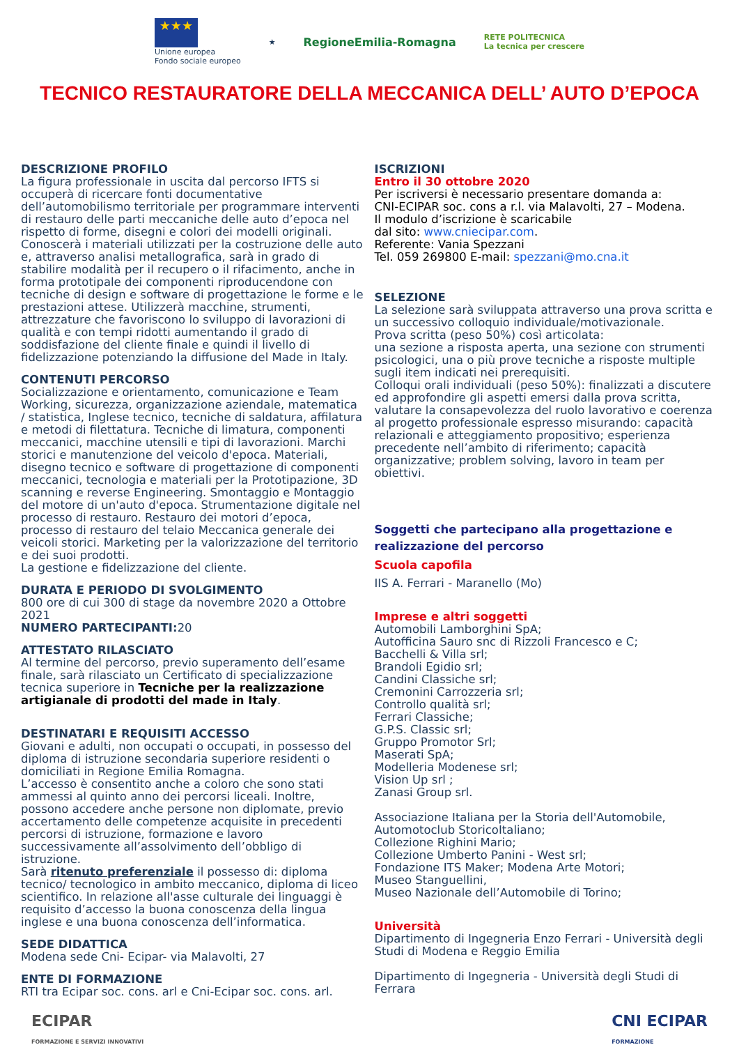★★★
Unione europea
Fondo sociale europeo
★
RegioneEmilia-Romagna
RETE POLITECNICA
La tecnica per crescere
TECNICO RESTAURATORE DELLA MECCANICA DELL’ AUTO D’EPOCA
DESCRIZIONE PROFILO
La figura professionale in uscita dal percorso IFTS si occuperà di ricercare fonti documentative dell’automobilismo territoriale per programmare interventi di restauro delle parti meccaniche delle auto d’epoca nel rispetto di forme, disegni e colori dei modelli originali.
Conoscerà i materiali utilizzati per la costruzione delle auto e, attraverso analisi metallografica, sarà in grado di stabilire modalità per il recupero o il rifacimento, anche in forma prototipale dei componenti riproducendone con tecniche di design e software di progettazione le forme e le prestazioni attese. Utilizzerà macchine, strumenti, attrezzature che favoriscono lo sviluppo di lavorazioni di qualità e con tempi ridotti aumentando il grado di soddisfazione del cliente finale e quindi il livello di fidelizzazione potenziando la diffusione del Made in Italy.
CONTENUTI PERCORSO
Socializzazione e orientamento, comunicazione e Team Working, sicurezza, organizzazione aziendale, matematica / statistica, Inglese tecnico, tecniche di saldatura, affilatura e metodi di filettatura. Tecniche di limatura, componenti meccanici, macchine utensili e tipi di lavorazioni. Marchi storici e manutenzione del veicolo d'epoca. Materiali, disegno tecnico e software di progettazione di componenti meccanici, tecnologia e materiali per la Prototipazione, 3D scanning e reverse Engineering. Smontaggio e Montaggio del motore di un'auto d'epoca. Strumentazione digitale nel processo di restauro. Restauro dei motori d’epoca, processo di restauro del telaio Meccanica generale dei veicoli storici. Marketing per la valorizzazione del territorio e dei suoi prodotti.
La gestione e fidelizzazione del cliente.
DURATA E PERIODO DI SVOLGIMENTO
800 ore di cui 300 di stage da novembre 2020 a Ottobre 2021
NUMERO PARTECIPANTI: 20
ATTESTATO RILASCIATO
Al termine del percorso, previo superamento dell’esame finale, sarà rilasciato un Certificato di specializzazione tecnica superiore in Tecniche per la realizzazione artigianale di prodotti del made in Italy.
DESTINATARI E REQUISITI ACCESSO
Giovani e adulti, non occupati o occupati, in possesso del diploma di istruzione secondaria superiore residenti o domiciliati in Regione Emilia Romagna.
L’accesso è consentito anche a coloro che sono stati ammessi al quinto anno dei percorsi liceali. Inoltre, possono accedere anche persone non diplomate, previo accertamento delle competenze acquisite in precedenti percorsi di istruzione, formazione e lavoro successivamente all’assolvimento dell’obbligo di istruzione.
Sarà ritenuto preferenziale il possesso di: diploma tecnico/ tecnologico in ambito meccanico, diploma di liceo scientifico. In relazione all'asse culturale dei linguaggi è requisito d’accesso la buona conoscenza della lingua inglese e una buona conoscenza dell’informatica.
SEDE DIDATTICA
Modena sede Cni- Ecipar- via Malavolti, 27
ENTE DI FORMAZIONE
RTI tra Ecipar soc. cons. arl e Cni-Ecipar soc. cons. arl.
ISCRIZIONI
Entro il 30 ottobre 2020
Per iscriversi è necessario presentare domanda a:
CNI-ECIPAR soc. cons a r.l. via Malavolti, 27 – Modena.
Il modulo d’iscrizione è scaricabile
dal sito: www.cniecipar.com.
Referente: Vania Spezzani
Tel. 059 269800 E-mail: spezzani@mo.cna.it
SELEZIONE
La selezione sarà sviluppata attraverso una prova scritta e un successivo colloquio individuale/motivazionale.
Prova scritta (peso 50%) così articolata:
una sezione a risposta aperta, una sezione con strumenti psicologici, una o più prove tecniche a risposte multiple sugli item indicati nei prerequisiti.
Colloqui orali individuali (peso 50%): finalizzati a discutere ed approfondire gli aspetti emersi dalla prova scritta, valutare la consapevolezza del ruolo lavorativo e coerenza al progetto professionale espresso misurando: capacità relazionali e atteggiamento propositivo; esperienza precedente nell’ambito di riferimento; capacità organizzative; problem solving, lavoro in team per obiettivi.
Soggetti che partecipano alla progettazione e realizzazione del percorso
Scuola capofila
IIS A. Ferrari - Maranello (Mo)
Imprese e altri soggetti
Automobili Lamborghini SpA;
Autofficina Sauro snc di Rizzoli Francesco e C;
Bacchelli & Villa srl;
Brandoli Egidio srl;
Candini Classiche srl;
Cremonini Carrozzeria srl;
Controllo qualità srl;
Ferrari Classiche;
G.P.S. Classic srl;
Gruppo Promotor Srl;
Maserati SpA;
Modelleria Modenese srl;
Vision Up srl ;
Zanasi Group srl.
Associazione Italiana per la Storia dell'Automobile,
Automotoclub StoricoItaliano;
Collezione Righini Mario;
Collezione Umberto Panini - West srl;
Fondazione ITS Maker; Modena Arte Motori;
Museo Stanguellini,
Museo Nazionale dell’Automobile di Torino;
Università
Dipartimento di Ingegneria Enzo Ferrari - Università degli Studi di Modena e Reggio Emilia
Dipartimento di Ingegneria - Università degli Studi di Ferrara
ECIPAR
FORMAZIONE E SERVIZI INNOVATIVI
CNI ECIPAR
FORMAZIONE